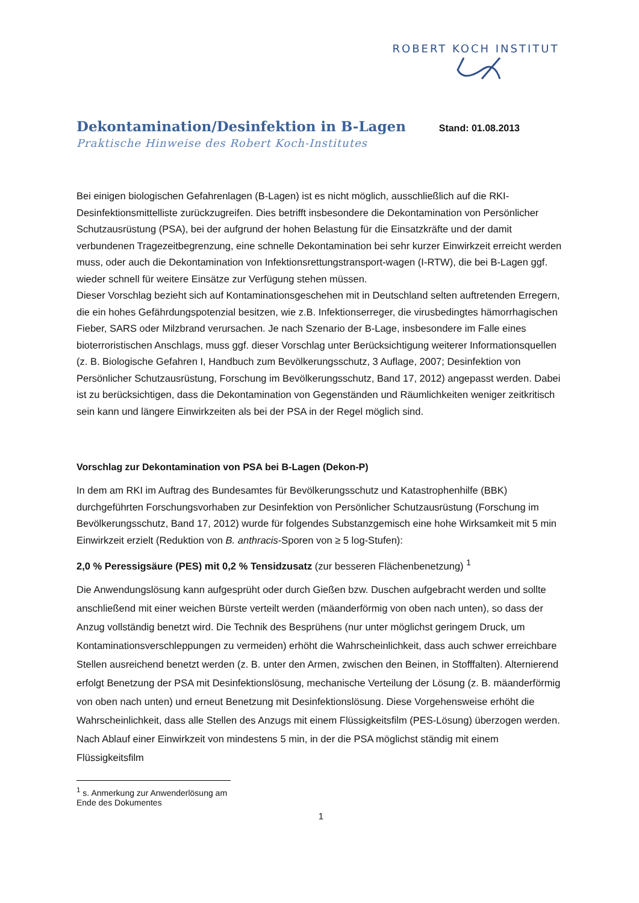ROBERT KOCH INSTITUT
Dekontamination/Desinfektion in B-Lagen
Stand: 01.08.2013
Praktische Hinweise des Robert Koch-Institutes
Bei einigen biologischen Gefahrenlagen (B-Lagen) ist es nicht möglich, ausschließlich auf die RKI-Desinfektionsmittelliste zurückzugreifen. Dies betrifft insbesondere die Dekontamination von Persönlicher Schutzausrüstung (PSA), bei der aufgrund der hohen Belastung für die Einsatzkräfte und der damit verbundenen Tragezeitbegrenzung, eine schnelle Dekontamination bei sehr kurzer Einwirkzeit erreicht werden muss, oder auch die Dekontamination von Infektionsrettungstransport-wagen (I-RTW), die bei B-Lagen ggf. wieder schnell für weitere Einsätze zur Verfügung stehen müssen.
Dieser Vorschlag bezieht sich auf Kontaminationsgeschehen mit in Deutschland selten auftretenden Erregern, die ein hohes Gefährdungspotenzial besitzen, wie z.B. Infektionserreger, die virusbedingtes hämorrhagischen Fieber, SARS oder Milzbrand verursachen. Je nach Szenario der B-Lage, insbesondere im Falle eines bioterroristischen Anschlags, muss ggf. dieser Vorschlag unter Berücksichtigung weiterer Informationsquellen (z. B. Biologische Gefahren I, Handbuch zum Bevölkerungsschutz, 3 Auflage, 2007; Desinfektion von Persönlicher Schutzausrüstung, Forschung im Bevölkerungsschutz, Band 17, 2012) angepasst werden. Dabei ist zu berücksichtigen, dass die Dekontamination von Gegenständen und Räumlichkeiten weniger zeitkritisch sein kann und längere Einwirkzeiten als bei der PSA in der Regel möglich sind.
Vorschlag zur Dekontamination von PSA bei B-Lagen (Dekon-P)
In dem am RKI im Auftrag des Bundesamtes für Bevölkerungsschutz und Katastrophenhilfe (BBK) durchgeführten Forschungsvorhaben zur Desinfektion von Persönlicher Schutzausrüstung (Forschung im Bevölkerungsschutz, Band 17, 2012) wurde für folgendes Substanzgemisch eine hohe Wirksamkeit mit 5 min Einwirkzeit erzielt (Reduktion von B. anthracis-Sporen von ≥ 5 log-Stufen):
2,0 % Peressigsäure (PES) mit 0,2 % Tensidzusatz (zur besseren Flächenbenetzung) <sup>1</sup>
Die Anwendungslösung kann aufgesprüht oder durch Gießen bzw. Duschen aufgebracht werden und sollte anschließend mit einer weichen Bürste verteilt werden (mäanderförmig von oben nach unten), so dass der Anzug vollständig benetzt wird. Die Technik des Besprühens (nur unter möglichst geringem Druck, um Kontaminationsverschleppungen zu vermeiden) erhöht die Wahrscheinlichkeit, dass auch schwer erreichbare Stellen ausreichend benetzt werden (z. B. unter den Armen, zwischen den Beinen, in Stofffalten). Alternierend erfolgt Benetzung der PSA mit Desinfektionslösung, mechanische Verteilung der Lösung (z. B. mäanderförmig von oben nach unten) und erneut Benetzung mit Desinfektionslösung. Diese Vorgehensweise erhöht die Wahrscheinlichkeit, dass alle Stellen des Anzugs mit einem Flüssigkeitsfilm (PES-Lösung) überzogen werden. Nach Ablauf einer Einwirkzeit von mindestens 5 min, in der die PSA möglichst ständig mit einem Flüssigkeitsfilm
<sup>1</sup> s. Anmerkung zur Anwenderlösung am Ende des Dokumentes
1